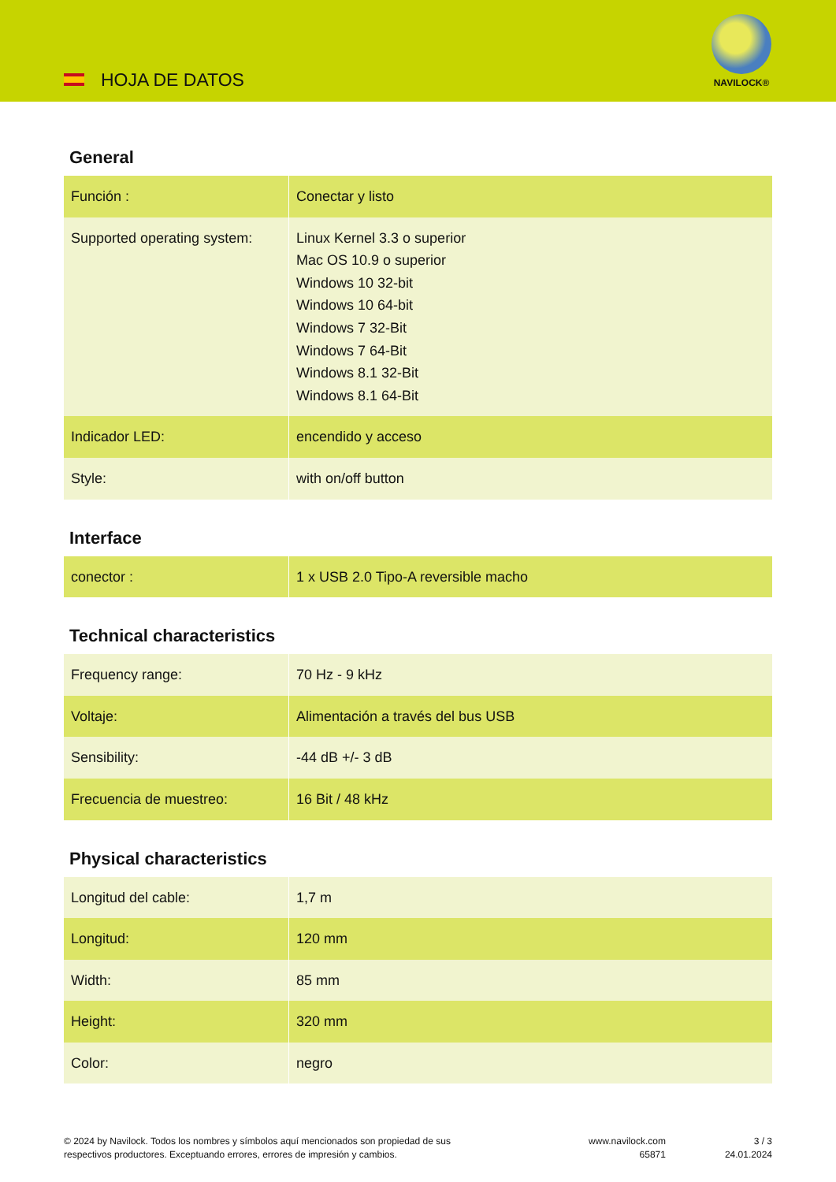HOJA DE DATOS
NAVILOCK®
General
| Función : | Conectar y listo |
| Supported operating system: | Linux Kernel 3.3 o superior Mac OS 10.9 o superior Windows 10 32-bit Windows 10 64-bit Windows 7 32-Bit Windows 7 64-Bit Windows 8.1 32-Bit Windows 8.1 64-Bit |
| Indicador LED: | encendido y acceso |
| Style: | with on/off button |
Interface
| conector : | 1 x USB 2.0 Tipo-A reversible macho |
Technical characteristics
| Frequency range: | 70 Hz - 9 kHz |
| Voltaje: | Alimentación a través del bus USB |
| Sensibility: | -44 dB +/- 3 dB |
| Frecuencia de muestreo: | 16 Bit / 48 kHz |
Physical characteristics
| Longitud del cable: | 1,7 m |
| Longitud: | 120 mm |
| Width: | 85 mm |
| Height: | 320 mm |
| Color: | negro |
© 2024 by Navilock. Todos los nombres y símbolos aquí mencionados son propiedad de sus
respectivos productores. Exceptuando errores, errores de impresión y cambios.
www.navilock.com
65871
3 / 3
24.01.2024